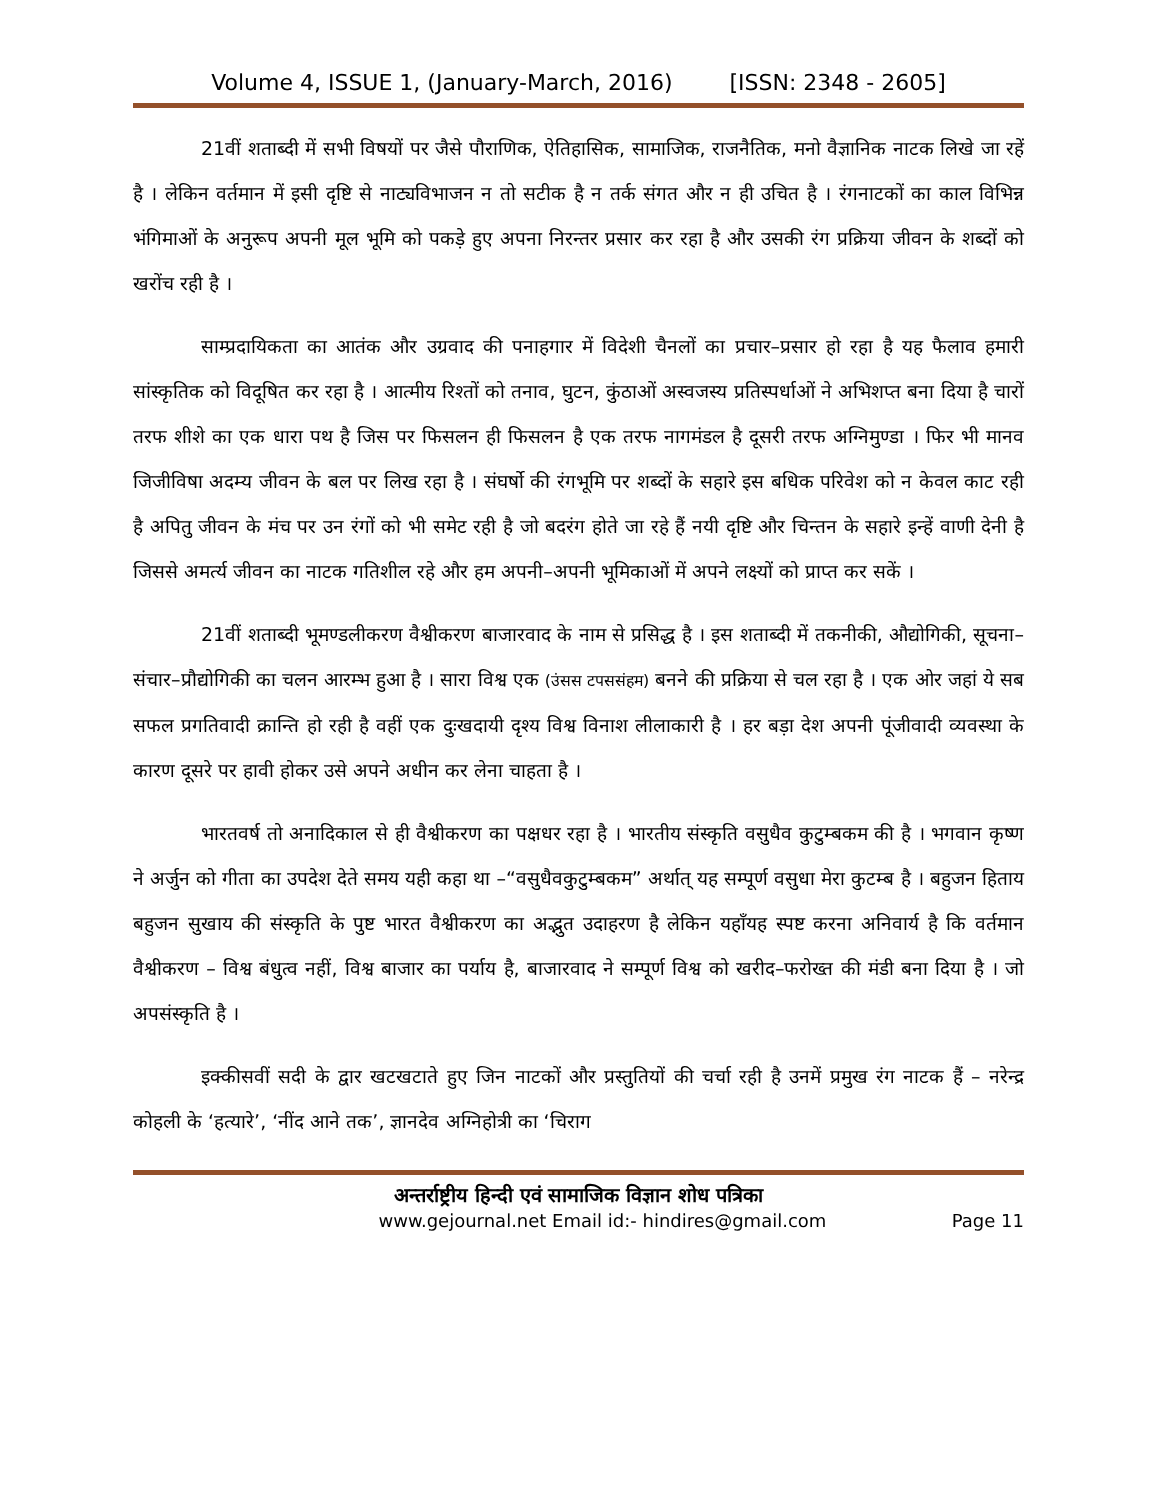Volume 4, ISSUE 1, (January-March, 2016) [ISSN: 2348 - 2605]
21वीं शताब्दी में सभी विषयों पर जैसे पौराणिक, ऐतिहासिक, सामाजिक, राजनैतिक, मनो वैज्ञानिक नाटक लिखे जा रहें है । लेकिन वर्तमान में इसी दृष्टि से नाट्यविभाजन न तो सटीक है न तर्क संगत और न ही उचित है । रंगनाटकों का काल विभिन्न भंगिमाओं के अनुरूप अपनी मूल भूमि को पकड़े हुए अपना निरन्तर प्रसार कर रहा है और उसकी रंग प्रक्रिया जीवन के शब्दों को खरोंच रही है ।
साम्प्रदायिकता का आतंक और उग्रवाद की पनाहगार में विदेशी चैनलों का प्रचार–प्रसार हो रहा है यह फैलाव हमारी सांस्कृतिक को विदूषित कर रहा है । आत्मीय रिश्तों को तनाव, घुटन, कुंठाओं अस्वजस्य प्रतिस्पर्धाओं ने अभिशप्त बना दिया है चारों तरफ शीशे का एक धारा पथ है जिस पर फिसलन ही फिसलन है एक तरफ नागमंडल है दूसरी तरफ अग्निमुण्डा । फिर भी मानव जिजीविषा अदम्य जीवन के बल पर लिख रहा है । संघर्षो की रंगभूमि पर शब्दों के सहारे इस बधिक परिवेश को न केवल काट रही है अपितु जीवन के मंच पर उन रंगों को भी समेट रही है जो बदरंग होते जा रहे हैं नयी दृष्टि और चिन्तन के सहारे इन्हें वाणी देनी है जिससे अमर्त्य जीवन का नाटक गतिशील रहे और हम अपनी–अपनी भूमिकाओं में अपने लक्ष्यों को प्राप्त कर सकें ।
21वीं शताब्दी भूमण्डलीकरण वैश्वीकरण बाजारवाद के नाम से प्रसिद्ध है । इस शताब्दी में तकनीकी, औद्योगिकी, सूचना–संचार–प्रौद्योगिकी का चलन आरम्भ हुआ है । सारा विश्व एक (उंसस टपससंहम) बनने की प्रक्रिया से चल रहा है । एक ओर जहां ये सब सफल प्रगतिवादी क्रान्ति हो रही है वहीं एक दुःखदायी दृश्य विश्व विनाश लीलाकारी है । हर बड़ा देश अपनी पूंजीवादी व्यवस्था के कारण दूसरे पर हावी होकर उसे अपने अधीन कर लेना चाहता है ।
भारतवर्ष तो अनादिकाल से ही वैश्वीकरण का पक्षधर रहा है । भारतीय संस्कृति वसुधैव कुटुम्बकम की है । भगवान कृष्ण ने अर्जुन को गीता का उपदेश देते समय यही कहा था –“वसुधैवकुटुम्बकम” अर्थात् यह सम्पूर्ण वसुधा मेरा कुटम्ब है । बहुजन हिताय बहुजन सुखाय की संस्कृति के पुष्ट भारत वैश्वीकरण का अद्भुत उदाहरण है लेकिन यहाँयह स्पष्ट करना अनिवार्य है कि वर्तमान वैश्वीकरण – विश्व बंधुत्व नहीं, विश्व बाजार का पर्याय है, बाजारवाद ने सम्पूर्ण विश्व को खरीद–फरोख्त की मंडी बना दिया है । जो अपसंस्कृति है ।
इक्कीसवीं सदी के द्वार खटखटाते हुए जिन नाटकों और प्रस्तुतियों की चर्चा रही है उनमें प्रमुख रंग नाटक हैं – नरेन्द्र कोहली के ‘हत्यारे’, ‘नींद आने तक’, ज्ञानदेव अग्निहोत्री का ‘चिराग
अन्तर्राष्ट्रीय हिन्दी एवं सामाजिक विज्ञान शोध पत्रिका
www.gejournal.net Email id:- hindires@gmail.com Page 11